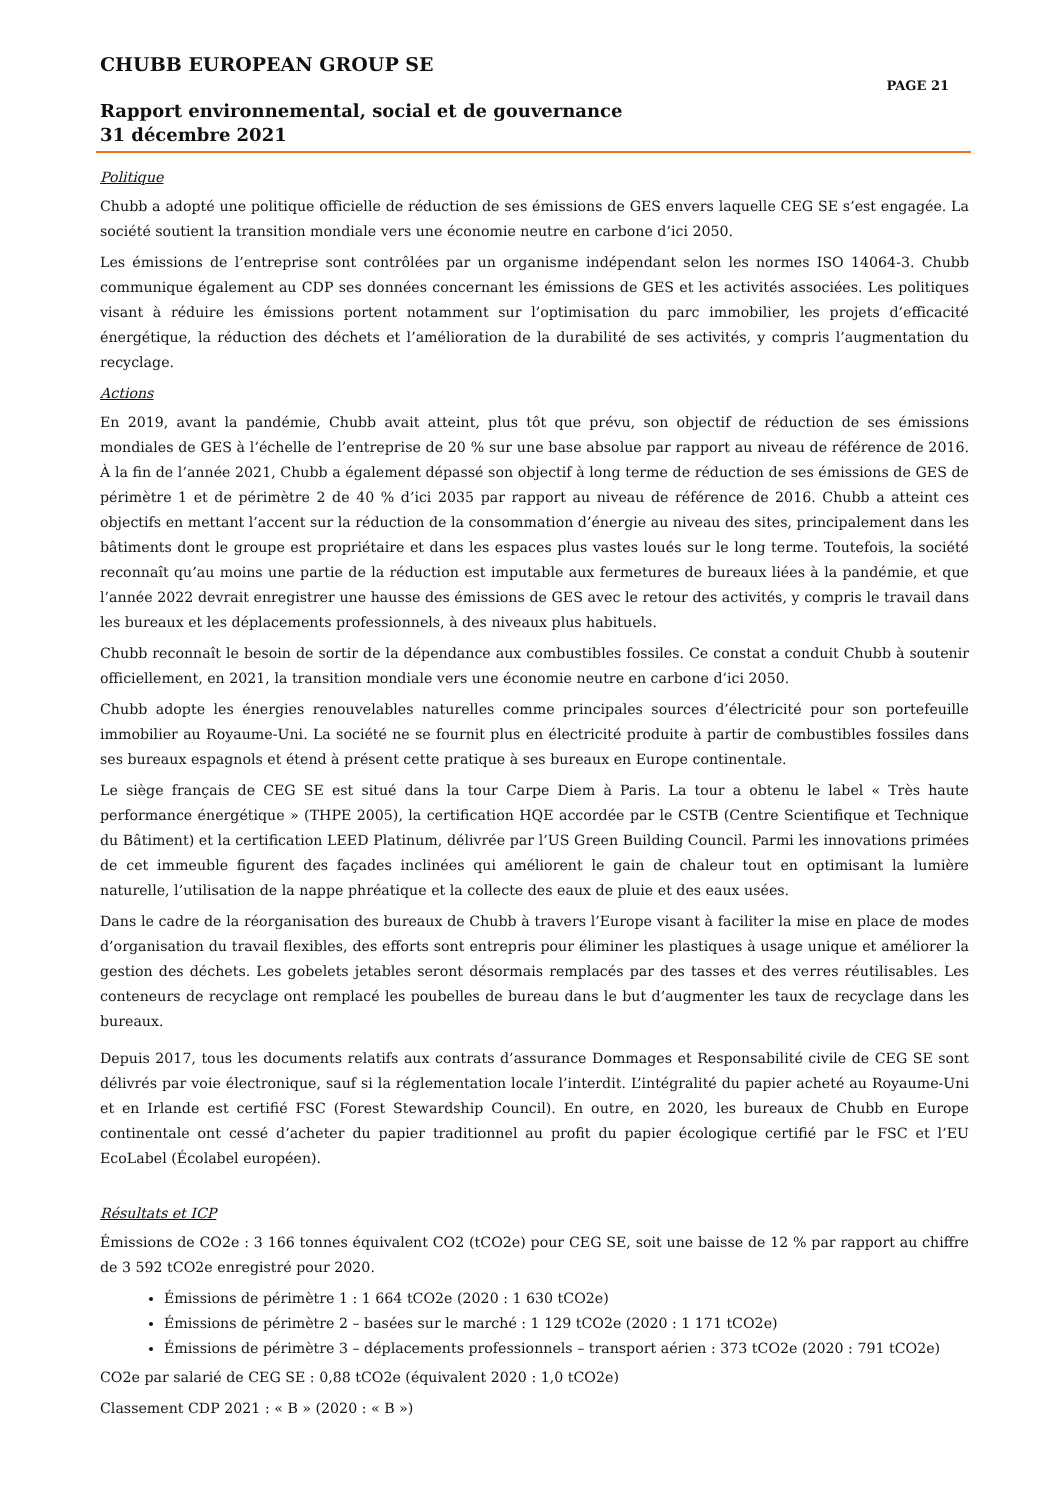CHUBB EUROPEAN GROUP SE
PAGE 21
Rapport environnemental, social et de gouvernance
31 décembre 2021
Politique
Chubb a adopté une politique officielle de réduction de ses émissions de GES envers laquelle CEG SE s’est engagée. La société soutient la transition mondiale vers une économie neutre en carbone d’ici 2050.
Les émissions de l’entreprise sont contrôlées par un organisme indépendant selon les normes ISO 14064-3. Chubb communique également au CDP ses données concernant les émissions de GES et les activités associées. Les politiques visant à réduire les émissions portent notamment sur l’optimisation du parc immobilier, les projets d’efficacité énergétique, la réduction des déchets et l’amélioration de la durabilité de ses activités, y compris l’augmentation du recyclage.
Actions
En 2019, avant la pandémie, Chubb avait atteint, plus tôt que prévu, son objectif de réduction de ses émissions mondiales de GES à l’échelle de l’entreprise de 20 % sur une base absolue par rapport au niveau de référence de 2016. À la fin de l’année 2021, Chubb a également dépassé son objectif à long terme de réduction de ses émissions de GES de périmètre 1 et de périmètre 2 de 40 % d’ici 2035 par rapport au niveau de référence de 2016. Chubb a atteint ces objectifs en mettant l’accent sur la réduction de la consommation d’énergie au niveau des sites, principalement dans les bâtiments dont le groupe est propriétaire et dans les espaces plus vastes loués sur le long terme. Toutefois, la société reconnaît qu’au moins une partie de la réduction est imputable aux fermetures de bureaux liées à la pandémie, et que l’année 2022 devrait enregistrer une hausse des émissions de GES avec le retour des activités, y compris le travail dans les bureaux et les déplacements professionnels, à des niveaux plus habituels.
Chubb reconnaît le besoin de sortir de la dépendance aux combustibles fossiles. Ce constat a conduit Chubb à soutenir officiellement, en 2021, la transition mondiale vers une économie neutre en carbone d’ici 2050.
Chubb adopte les énergies renouvelables naturelles comme principales sources d’électricité pour son portefeuille immobilier au Royaume-Uni. La société ne se fournit plus en électricité produite à partir de combustibles fossiles dans ses bureaux espagnols et étend à présent cette pratique à ses bureaux en Europe continentale.
Le siège français de CEG SE est situé dans la tour Carpe Diem à Paris. La tour a obtenu le label « Très haute performance énergétique » (THPE 2005), la certification HQE accordée par le CSTB (Centre Scientifique et Technique du Bâtiment) et la certification LEED Platinum, délivrée par l’US Green Building Council. Parmi les innovations primées de cet immeuble figurent des façades inclinées qui améliorent le gain de chaleur tout en optimisant la lumière naturelle, l’utilisation de la nappe phréatique et la collecte des eaux de pluie et des eaux usées.
Dans le cadre de la réorganisation des bureaux de Chubb à travers l’Europe visant à faciliter la mise en place de modes d’organisation du travail flexibles, des efforts sont entrepris pour éliminer les plastiques à usage unique et améliorer la gestion des déchets. Les gobelets jetables seront désormais remplacés par des tasses et des verres réutilisables. Les conteneurs de recyclage ont remplacé les poubelles de bureau dans le but d’augmenter les taux de recyclage dans les bureaux.
Depuis 2017, tous les documents relatifs aux contrats d’assurance Dommages et Responsabilité civile de CEG SE sont délivrés par voie électronique, sauf si la réglementation locale l’interdit. L’intégralité du papier acheté au Royaume-Uni et en Irlande est certifié FSC (Forest Stewardship Council). En outre, en 2020, les bureaux de Chubb en Europe continentale ont cessé d’acheter du papier traditionnel au profit du papier écologique certifié par le FSC et l’EU EcoLabel (Écolabel européen).
Résultats et ICP
Émissions de CO2e : 3 166 tonnes équivalent CO2 (tCO2e) pour CEG SE, soit une baisse de 12 % par rapport au chiffre de 3 592 tCO2e enregistré pour 2020.
Émissions de périmètre 1 : 1 664 tCO2e (2020 : 1 630 tCO2e)
Émissions de périmètre 2 – basées sur le marché : 1 129 tCO2e (2020 : 1 171 tCO2e)
Émissions de périmètre 3 – déplacements professionnels – transport aérien : 373 tCO2e (2020 : 791 tCO2e)
CO2e par salarié de CEG SE : 0,88 tCO2e (équivalent 2020 : 1,0 tCO2e)
Classement CDP 2021 : « B » (2020 : « B »)